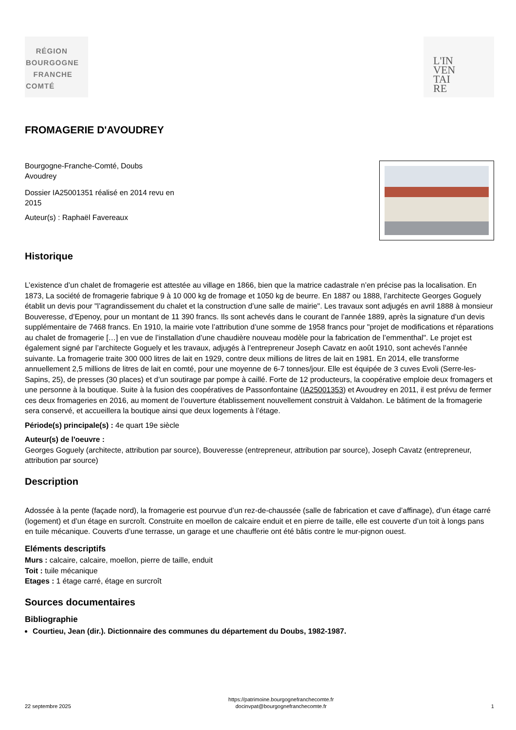RÉGION
BOURGOGNE
FRANCHE
COMTÉ
L'IN
VEN
TAI
RE
FROMAGERIE D'AVOUDREY
Bourgogne-Franche-Comté, Doubs
Avoudrey
Dossier IA25001351 réalisé en 2014 revu en
2015
Auteur(s) : Raphaël Favereaux
Historique
L’existence d’un chalet de fromagerie est attestée au village en 1866, bien que la matrice cadastrale n’en précise pas la localisation. En 1873, La société de fromagerie fabrique 9 à 10 000 kg de fromage et 1050 kg de beurre. En 1887 ou 1888, l’architecte Georges Goguely établit un devis pour "l’agrandissement du chalet et la construction d’une salle de mairie". Les travaux sont adjugés en avril 1888 à monsieur Bouveresse, d’Epenoy, pour un montant de 11 390 francs. Ils sont achevés dans le courant de l’année 1889, après la signature d’un devis supplémentaire de 7468 francs. En 1910, la mairie vote l’attribution d’une somme de 1958 francs pour "projet de modifications et réparations au chalet de fromagerie […] en vue de l’installation d’une chaudière nouveau modèle pour la fabrication de l’emmenthal". Le projet est également signé par l’architecte Goguely et les travaux, adjugés à l’entrepreneur Joseph Cavatz en août 1910, sont achevés l’année suivante. La fromagerie traite 300 000 litres de lait en 1929, contre deux millions de litres de lait en 1981. En 2014, elle transforme annuellement 2,5 millions de litres de lait en comté, pour une moyenne de 6-7 tonnes/jour. Elle est équipée de 3 cuves Evoli (Serre-les-Sapins, 25), de presses (30 places) et d’un soutirage par pompe à caillé. Forte de 12 producteurs, la coopérative emploie deux fromagers et une personne à la boutique. Suite à la fusion des coopératives de Passonfontaine (IA25001353) et Avoudrey en 2011, il est prévu de fermer ces deux fromageries en 2016, au moment de l’ouverture établissement nouvellement construit à Valdahon. Le bâtiment de la fromagerie sera conservé, et accueillera la boutique ainsi que deux logements à l’étage.
Période(s) principale(s) : 4e quart 19e siècle
Auteur(s) de l'oeuvre :
Georges Goguely (architecte, attribution par source), Bouveresse (entrepreneur, attribution par source), Joseph Cavatz (entrepreneur, attribution par source)
Description
Adossée à la pente (façade nord), la fromagerie est pourvue d’un rez-de-chaussée (salle de fabrication et cave d’affinage), d’un étage carré (logement) et d’un étage en surcroît. Construite en moellon de calcaire enduit et en pierre de taille, elle est couverte d’un toit à longs pans en tuile mécanique. Couverts d’une terrasse, un garage et une chaufferie ont été bâtis contre le mur-pignon ouest.
Eléments descriptifs
Murs : calcaire, calcaire, moellon, pierre de taille, enduit
Toit : tuile mécanique
Etages : 1 étage carré, étage en surcroît
Sources documentaires
Bibliographie
Courtieu, Jean (dir.). Dictionnaire des communes du département du Doubs, 1982-1987.
22 septembre 2025 https://patrimoine.bourgognefranchecomte.fr
docinvpat@bourgognefranchecomte.fr 1